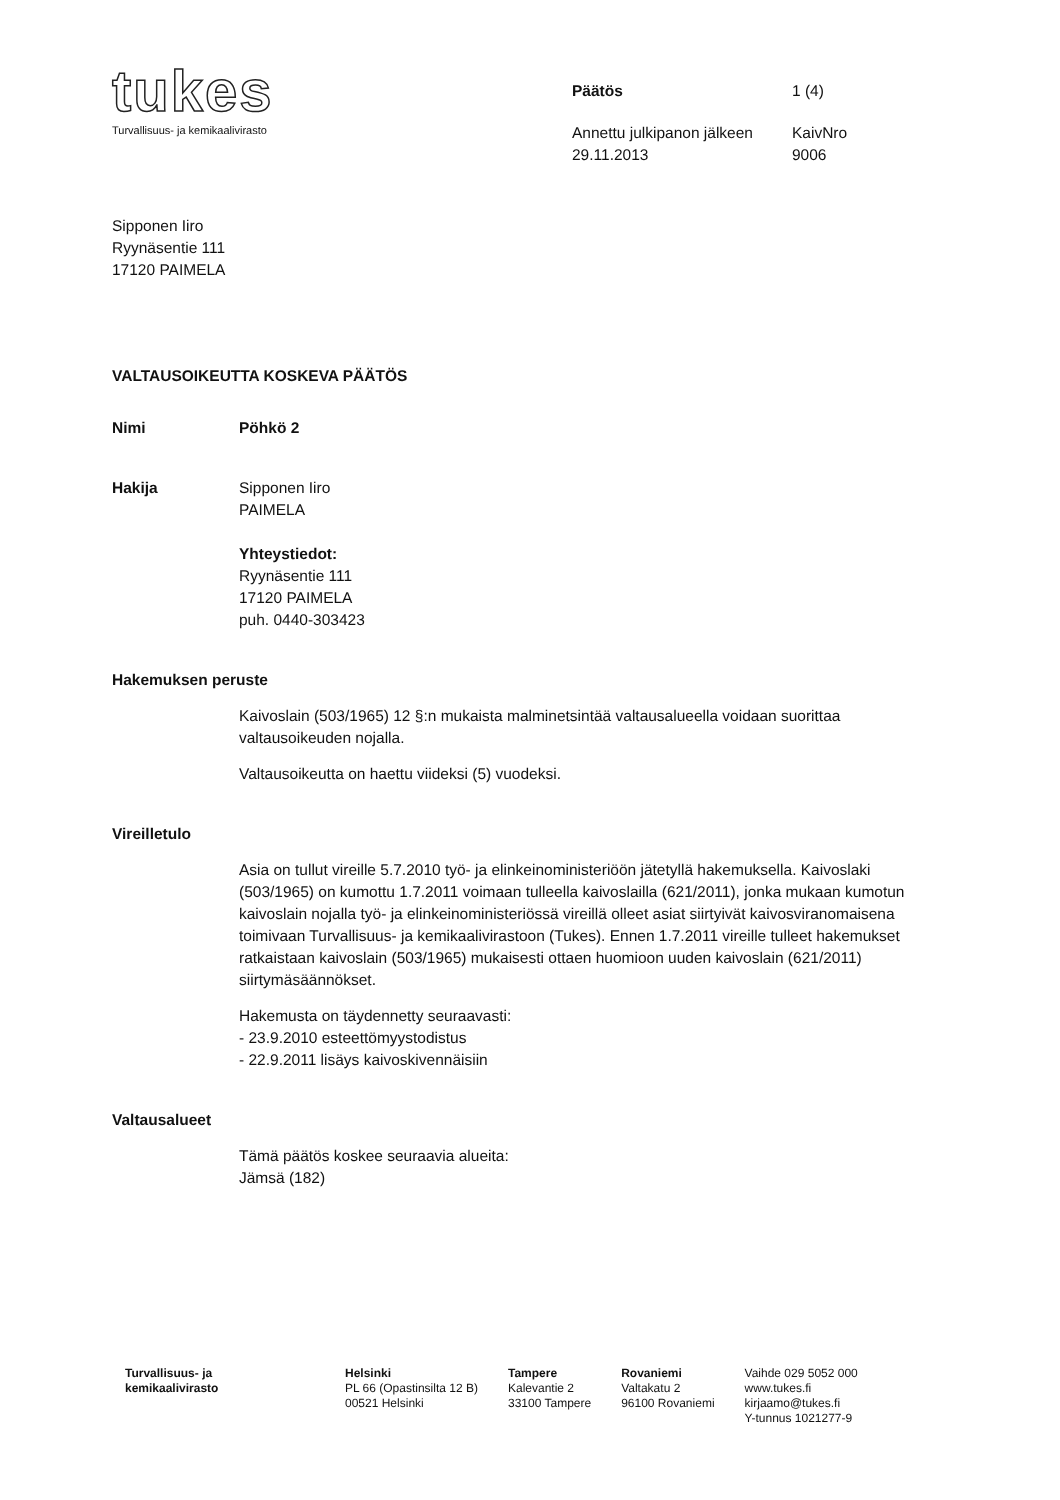tukes
Turvallisuus- ja kemikaalivirasto
Päätös 1 (4) Annettu julkipanon jälkeen KaivNro 29.11.2013 9006
Sipponen Iiro
Ryynäsentie 111
17120 PAIMELA
VALTAUSOIKEUTTA KOSKEVA PÄÄTÖS
Nimi Pöhkö 2
Hakija Sipponen Iiro
PAIMELA
Yhteystiedot:
Ryynäsentie 111
17120 PAIMELA
puh. 0440-303423
Hakemuksen peruste
Kaivoslain (503/1965) 12 §:n mukaista malminetsintää valtausalueella voidaan suorittaa valtausoikeuden nojalla.
Valtausoikeutta on haettu viideksi (5) vuodeksi.
Vireilletulo
Asia on tullut vireille 5.7.2010 työ- ja elinkeinoministeriöön jätetyllä hakemuksella. Kaivoslaki (503/1965) on kumottu 1.7.2011 voimaan tulleella kaivoslailla (621/2011), jonka mukaan kumotun kaivoslain nojalla työ- ja elinkeinoministeriössä vireillä olleet asiat siirtyivät kaivosviranomaisena toimivaan Turvallisuus- ja kemikaalivirastoon (Tukes). Ennen 1.7.2011 vireille tulleet hakemukset ratkaistaan kaivoslain (503/1965) mukaisesti ottaen huomioon uuden kaivoslain (621/2011) siirtymäsäännökset.
Hakemusta on täydennetty seuraavasti:
- 23.9.2010 esteettömyystodistus
- 22.9.2011 lisäys kaivoskivennäisiin
Valtausalueet
Tämä päätös koskee seuraavia alueita:
Jämsä (182)
Turvallisuus- ja
kemikaalivirasto
Helsinki
PL 66 (Opastinsilta 12 B)
00521 Helsinki
Tampere
Kalevantie 2
33100 Tampere
Rovaniemi
Valtakatu 2
96100 Rovaniemi
Vaihde 029 5052 000
www.tukes.fi
kirjaamo@tukes.fi
Y-tunnus 1021277-9